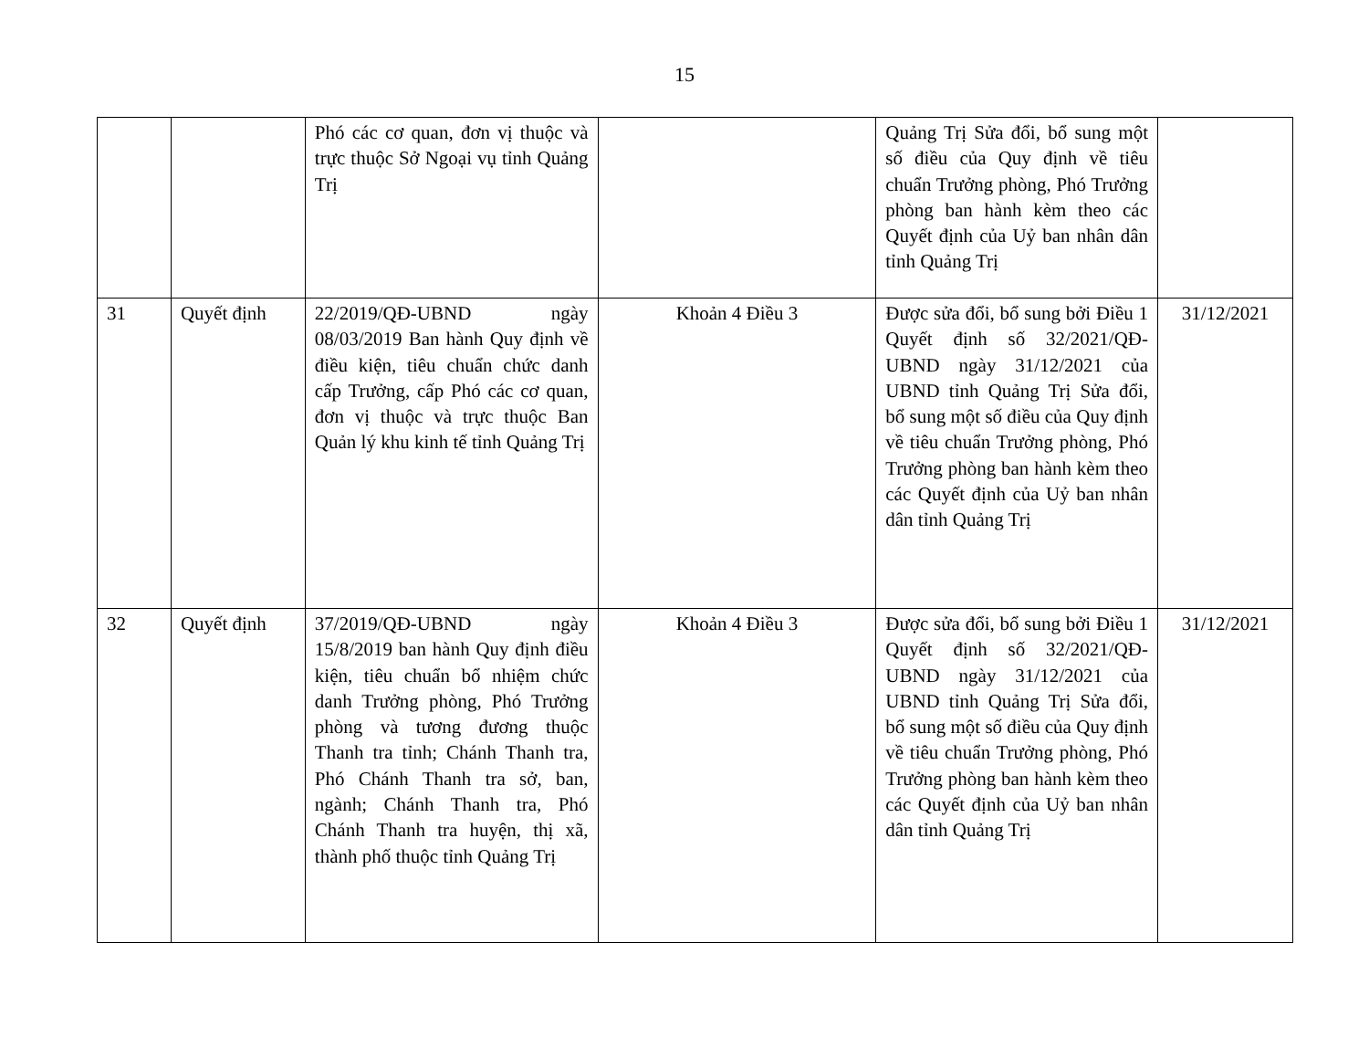15
| | | Phó các cơ quan, đơn vị thuộc và trực thuộc Sở Ngoại vụ tỉnh Quảng Trị | | Quảng Trị Sửa đổi, bổ sung một số điều của Quy định về tiêu chuẩn Trưởng phòng, Phó Trưởng phòng ban hành kèm theo các Quyết định của Uỷ ban nhân dân tỉnh Quảng Trị | |
| 31 | Quyết định | 22/2019/QĐ-UBND ngày 08/03/2019 Ban hành Quy định về điều kiện, tiêu chuẩn chức danh cấp Trưởng, cấp Phó các cơ quan, đơn vị thuộc và trực thuộc Ban Quản lý khu kinh tế tỉnh Quảng Trị | Khoản 4 Điều 3 | Được sửa đổi, bổ sung bởi Điều 1 Quyết định số 32/2021/QĐ-UBND ngày 31/12/2021 của UBND tỉnh Quảng Trị Sửa đổi, bổ sung một số điều của Quy định về tiêu chuẩn Trưởng phòng, Phó Trưởng phòng ban hành kèm theo các Quyết định của Uỷ ban nhân dân tỉnh Quảng Trị | 31/12/2021 |
| 32 | Quyết định | 37/2019/QĐ-UBND ngày 15/8/2019 ban hành Quy định điều kiện, tiêu chuẩn bổ nhiệm chức danh Trưởng phòng, Phó Trưởng phòng và tương đương thuộc Thanh tra tỉnh; Chánh Thanh tra, Phó Chánh Thanh tra sở, ban, ngành; Chánh Thanh tra, Phó Chánh Thanh tra huyện, thị xã, thành phố thuộc tỉnh Quảng Trị | Khoản 4 Điều 3 | Được sửa đổi, bổ sung bởi Điều 1 Quyết định số 32/2021/QĐ-UBND ngày 31/12/2021 của UBND tỉnh Quảng Trị Sửa đổi, bổ sung một số điều của Quy định về tiêu chuẩn Trưởng phòng, Phó Trưởng phòng ban hành kèm theo các Quyết định của Uỷ ban nhân dân tỉnh Quảng Trị | 31/12/2021 |